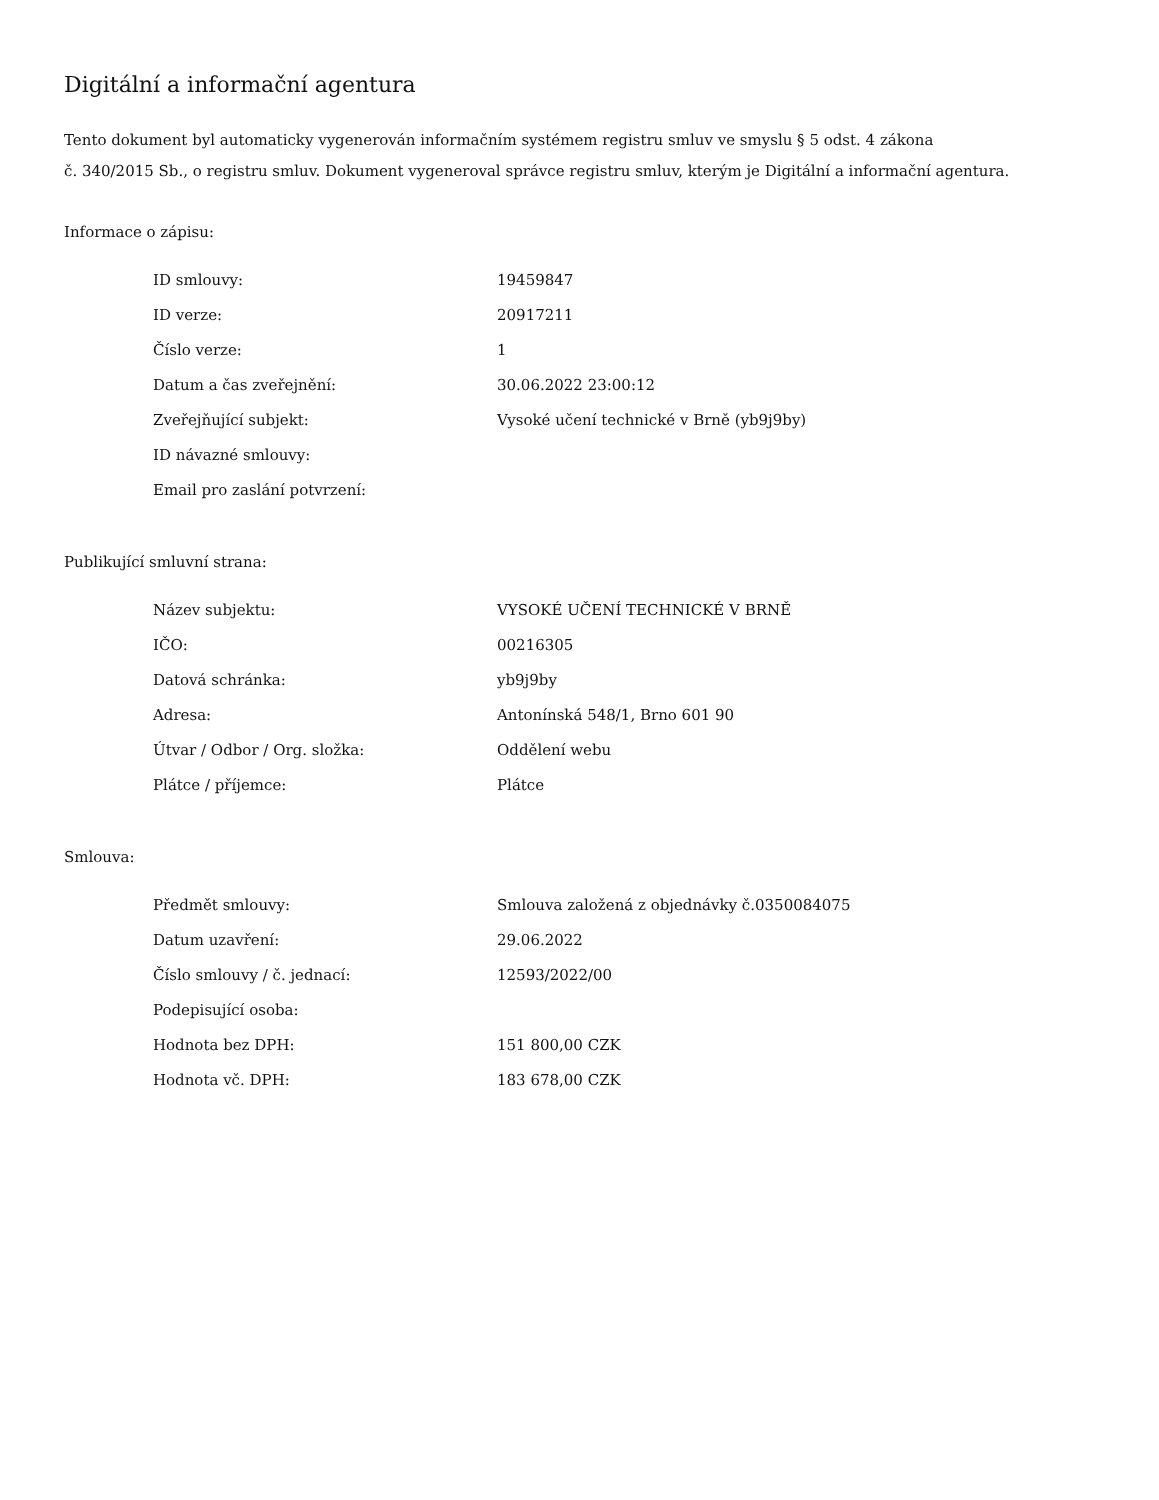Digitální a informační agentura
Tento dokument byl automaticky vygenerován informačním systémem registru smluv ve smyslu § 5 odst. 4 zákona
č. 340/2015 Sb., o registru smluv. Dokument vygeneroval správce registru smluv, kterým je Digitální a informační agentura.
Informace o zápisu:
| ID smlouvy: | 19459847 |
| ID verze: | 20917211 |
| Číslo verze: | 1 |
| Datum a čas zveřejnění: | 30.06.2022 23:00:12 |
| Zveřejňující subjekt: | Vysoké učení technické v Brně (yb9j9by) |
| ID návazné smlouvy: | |
| Email pro zaslání potvrzení: | |
Publikující smluvní strana:
| Název subjektu: | VYSOKÉ UČENÍ TECHNICKÉ V BRNĚ |
| IČO: | 00216305 |
| Datová schránka: | yb9j9by |
| Adresa: | Antonínská 548/1, Brno 601 90 |
| Útvar / Odbor / Org. složka: | Oddělení webu |
| Plátce / příjemce: | Plátce |
Smlouva:
| Předmět smlouvy: | Smlouva založená z objednávky č.0350084075 |
| Datum uzavření: | 29.06.2022 |
| Číslo smlouvy / č. jednací: | 12593/2022/00 |
| Podepisující osoba: | |
| Hodnota bez DPH: | 151 800,00 CZK |
| Hodnota vč. DPH: | 183 678,00 CZK |